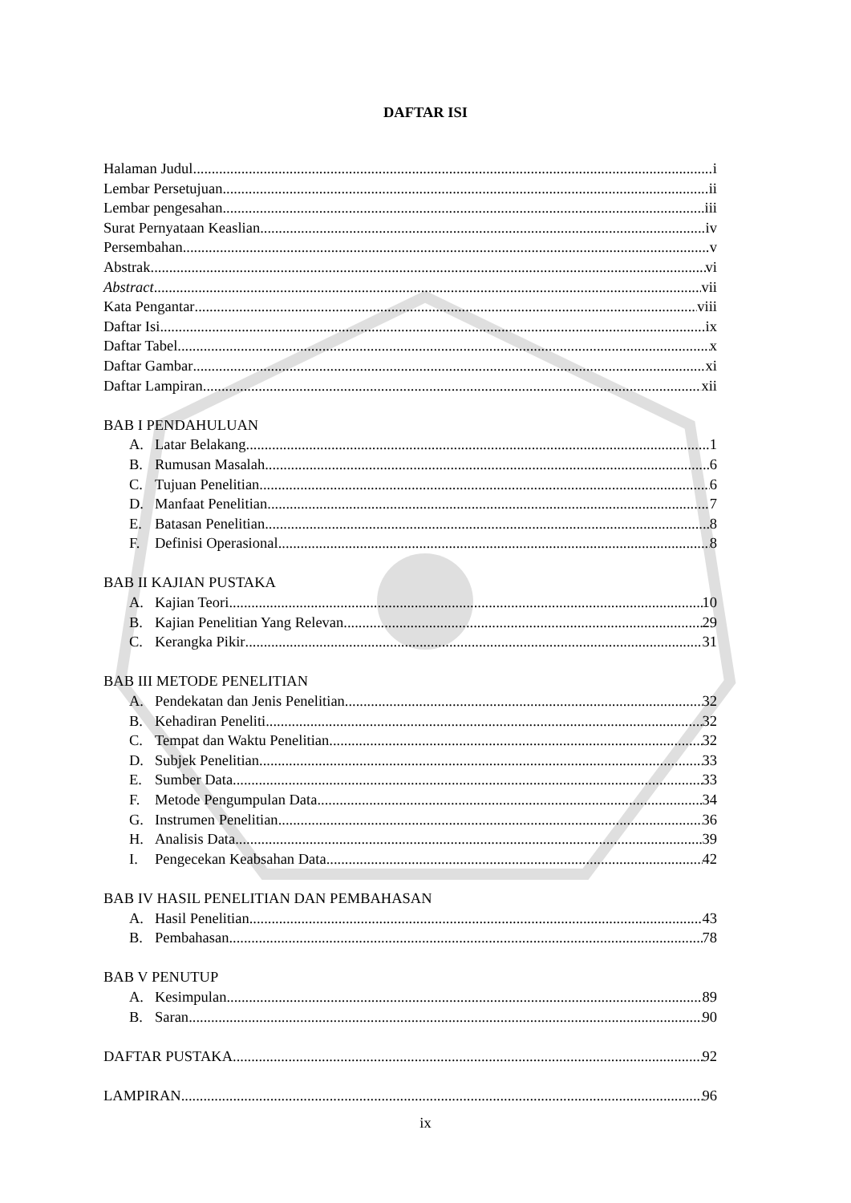DAFTAR ISI
Halaman Judul i
Lembar Persetujuan ii
Lembar pengesahan iii
Surat Pernyataan Keaslian iv
Persembahan v
Abstrak vi
Abstract vii
Kata Pengantar viii
Daftar Isi ix
Daftar Tabel x
Daftar Gambar xi
Daftar Lampiran xii
BAB I PENDAHULUAN
A. Latar Belakang 1
B. Rumusan Masalah 6
C. Tujuan Penelitian 6
D. Manfaat Penelitian 7
E. Batasan Penelitian 8
F. Definisi Operasional 8
BAB II KAJIAN PUSTAKA
A. Kajian Teori 10
B. Kajian Penelitian Yang Relevan 29
C. Kerangka Pikir 31
BAB III METODE PENELITIAN
A. Pendekatan dan Jenis Penelitian 32
B. Kehadiran Peneliti 32
C. Tempat dan Waktu Penelitian 32
D. Subjek Penelitian 33
E. Sumber Data 33
F. Metode Pengumpulan Data 34
G. Instrumen Penelitian 36
H. Analisis Data 39
I. Pengecekan Keabsahan Data 42
BAB IV HASIL PENELITIAN DAN PEMBAHASAN
A. Hasil Penelitian 43
B. Pembahasan 78
BAB V PENUTUP
A. Kesimpulan 89
B. Saran 90
DAFTAR PUSTAKA 92
LAMPIRAN 96
ix